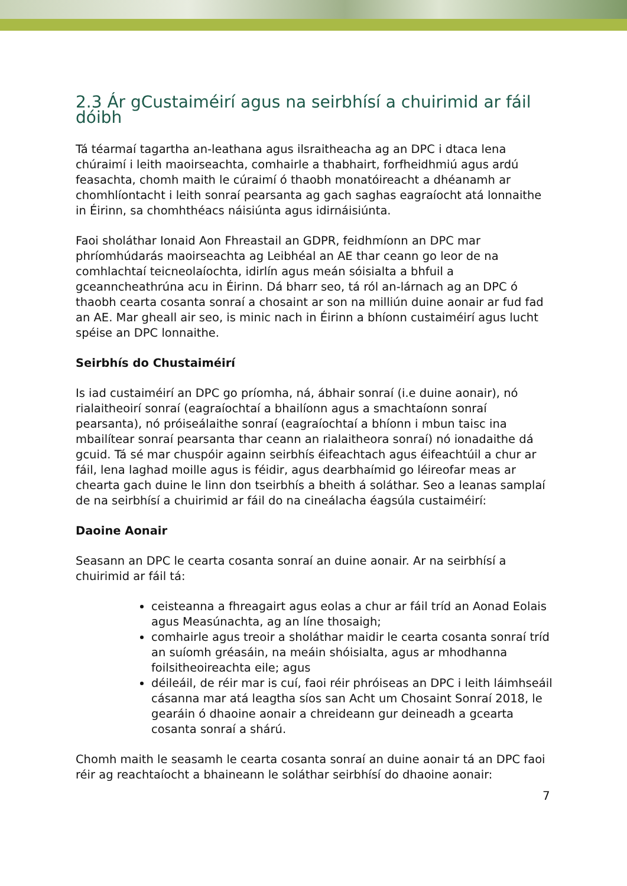2.3 Ár gCustaiméirí agus na seirbhísí a chuirimid ar fáil dóibh
Tá téarmaí tagartha an-leathana agus ilsraitheacha ag an DPC i dtaca lena chúraimí i leith maoirseachta, comhairle a thabhairt, forfheidhmiú agus ardú feasachta, chomh maith le cúraimí ó thaobh monatóireacht a dhéanamh ar chomhlíontacht i leith sonraí pearsanta ag gach saghas eagraíocht atá lonnaithe in Éirinn, sa chomhthéacs náisiúnta agus idirnáisiúnta.
Faoi sholáthar Ionaid Aon Fhreastail an GDPR, feidhmíonn an DPC mar phríomhúdarás maoirseachta ag Leibhéal an AE thar ceann go leor de na comhlachtaí teicneolaíochta, idirlín agus meán sóisialta a bhfuil a gceanncheathrúna acu in Éirinn. Dá bharr seo, tá ról an-lárnach ag an DPC ó thaobh cearta cosanta sonraí a chosaint ar son na milliún duine aonair ar fud fad an AE. Mar gheall air seo, is minic nach in Éirinn a bhíonn custaiméirí agus lucht spéise an DPC lonnaithe.
Seirbhís do Chustaiméirí
Is iad custaiméirí an DPC go príomha, ná, ábhair sonraí (i.e duine aonair), nó rialaitheoirí sonraí (eagraíochtaí a bhailíonn agus a smachtaíonn sonraí pearsanta), nó próiseálaithe sonraí (eagraíochtaí a bhíonn i mbun taisc ina mbailítear sonraí pearsanta thar ceann an rialaitheora sonraí) nó ionadaithe dá gcuid. Tá sé mar chuspóir againn seirbhís éifeachtach agus éifeachtúil a chur ar fáil, lena laghad moille agus is féidir, agus dearbhaímid go léireofar meas ar chearta gach duine le linn don tseirbhís a bheith á soláthar. Seo a leanas samplaí de na seirbhísí a chuirimid ar fáil do na cineálacha éagsúla custaiméirí:
Daoine Aonair
Seasann an DPC le cearta cosanta sonraí an duine aonair. Ar na seirbhísí a chuirimid ar fáil tá:
ceisteanna a fhreagairt agus eolas a chur ar fáil tríd an Aonad Eolais agus Measúnachta, ag an líne thosaigh;
comhairle agus treoir a sholáthar maidir le cearta cosanta sonraí tríd an suíomh gréasáin, na meáin shóisialta, agus ar mhodhanna foilsitheoireachta eile; agus
déileáil, de réir mar is cuí, faoi réir phróiseas an DPC i leith láimhseáil cásanna mar atá leagtha síos san Acht um Chosaint Sonraí 2018, le gearáin ó dhaoine aonair a chreideann gur deineadh a gcearta cosanta sonraí a shárú.
Chomh maith le seasamh le cearta cosanta sonraí an duine aonair tá an DPC faoi réir ag reachtaíocht a bhaineann le soláthar seirbhísí do dhaoine aonair:
7